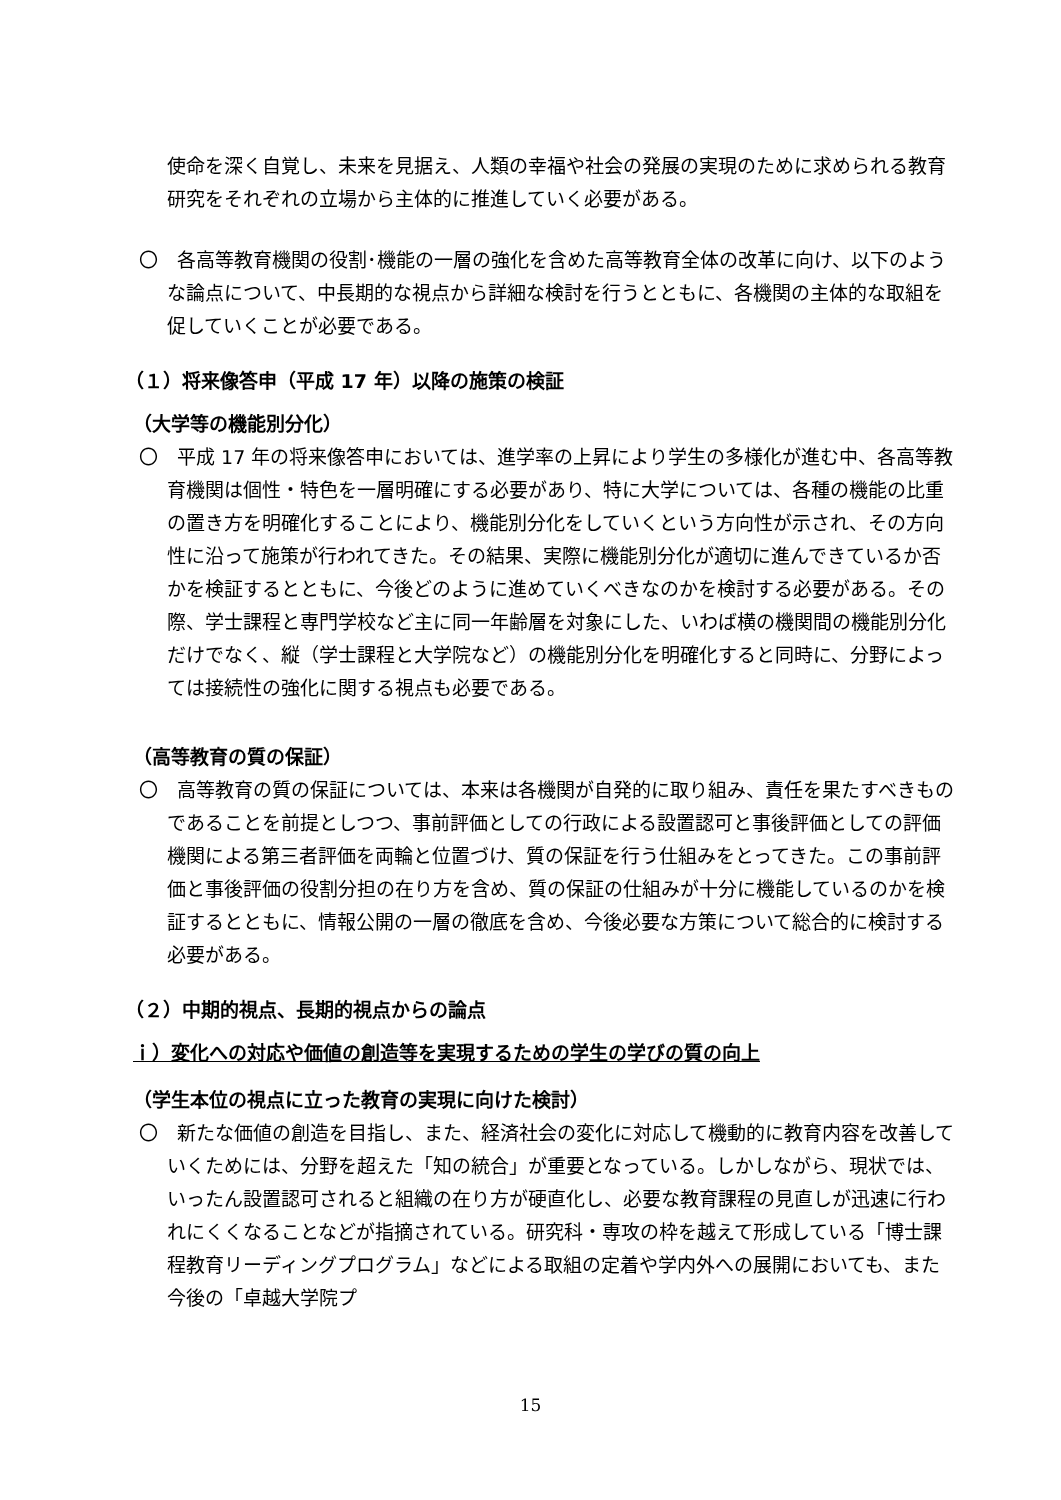使命を深く自覚し、未来を見据え、人類の幸福や社会の発展の実現のために求められる教育研究をそれぞれの立場から主体的に推進していく必要がある。
〇　各高等教育機関の役割･機能の一層の強化を含めた高等教育全体の改革に向け、以下のような論点について、中長期的な視点から詳細な検討を行うとともに、各機関の主体的な取組を促していくことが必要である。
（１）将来像答申（平成 17 年）以降の施策の検証
（大学等の機能別分化）
〇　平成 17 年の将来像答申においては、進学率の上昇により学生の多様化が進む中、各高等教育機関は個性・特色を一層明確にする必要があり、特に大学については、各種の機能の比重の置き方を明確化することにより、機能別分化をしていくという方向性が示され、その方向性に沿って施策が行われてきた。その結果、実際に機能別分化が適切に進んできているか否かを検証するとともに、今後どのように進めていくべきなのかを検討する必要がある。その際、学士課程と専門学校など主に同一年齢層を対象にした、いわば横の機関間の機能別分化だけでなく、縦（学士課程と大学院など）の機能別分化を明確化すると同時に、分野によっては接続性の強化に関する視点も必要である。
（高等教育の質の保証）
〇　高等教育の質の保証については、本来は各機関が自発的に取り組み、責任を果たすべきものであることを前提としつつ、事前評価としての行政による設置認可と事後評価としての評価機関による第三者評価を両輪と位置づけ、質の保証を行う仕組みをとってきた。この事前評価と事後評価の役割分担の在り方を含め、質の保証の仕組みが十分に機能しているのかを検証するとともに、情報公開の一層の徹底を含め、今後必要な方策について総合的に検討する必要がある。
（２）中期的視点、長期的視点からの論点
ｉ）変化への対応や価値の創造等を実現するための学生の学びの質の向上
（学生本位の視点に立った教育の実現に向けた検討）
〇　新たな価値の創造を目指し、また、経済社会の変化に対応して機動的に教育内容を改善していくためには、分野を超えた「知の統合」が重要となっている。しかしながら、現状では、いったん設置認可されると組織の在り方が硬直化し、必要な教育課程の見直しが迅速に行われにくくなることなどが指摘されている。研究科・専攻の枠を越えて形成している「博士課程教育リーディングプログラム」などによる取組の定着や学内外への展開においても、また今後の「卓越大学院プ
15